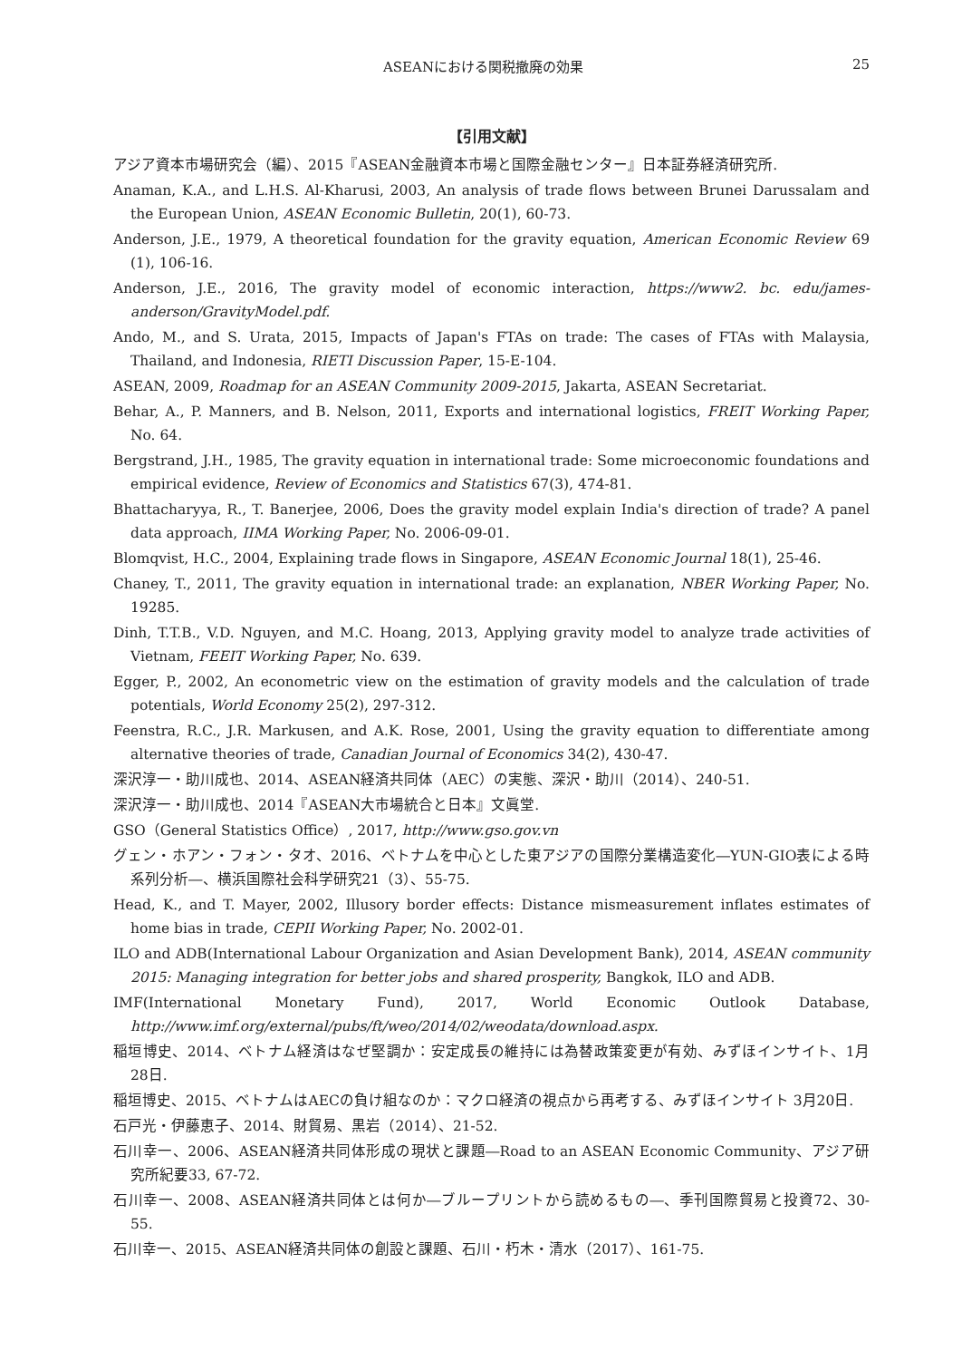ASEANにおける関税撤廃の効果 25
【引用文献】
アジア資本市場研究会（編）、2015『ASEAN金融資本市場と国際金融センター』日本証券経済研究所.
Anaman, K.A., and L.H.S. Al-Kharusi, 2003, An analysis of trade flows between Brunei Darussalam and the European Union, ASEAN Economic Bulletin, 20(1), 60-73.
Anderson, J.E., 1979, A theoretical foundation for the gravity equation, American Economic Review 69 (1), 106-16.
Anderson, J.E., 2016, The gravity model of economic interaction, https://www2. bc. edu/james-anderson/GravityModel.pdf.
Ando, M., and S. Urata, 2015, Impacts of Japan's FTAs on trade: The cases of FTAs with Malaysia, Thailand, and Indonesia, RIETI Discussion Paper, 15-E-104.
ASEAN, 2009, Roadmap for an ASEAN Community 2009-2015, Jakarta, ASEAN Secretariat.
Behar, A., P. Manners, and B. Nelson, 2011, Exports and international logistics, FREIT Working Paper, No. 64.
Bergstrand, J.H., 1985, The gravity equation in international trade: Some microeconomic foundations and empirical evidence, Review of Economics and Statistics 67(3), 474-81.
Bhattacharyya, R., T. Banerjee, 2006, Does the gravity model explain India's direction of trade? A panel data approach, IIMA Working Paper, No. 2006-09-01.
Blomqvist, H.C., 2004, Explaining trade flows in Singapore, ASEAN Economic Journal 18(1), 25-46.
Chaney, T., 2011, The gravity equation in international trade: an explanation, NBER Working Paper, No. 19285.
Dinh, T.T.B., V.D. Nguyen, and M.C. Hoang, 2013, Applying gravity model to analyze trade activities of Vietnam, FEEIT Working Paper, No. 639.
Egger, P., 2002, An econometric view on the estimation of gravity models and the calculation of trade potentials, World Economy 25(2), 297-312.
Feenstra, R.C., J.R. Markusen, and A.K. Rose, 2001, Using the gravity equation to differentiate among alternative theories of trade, Canadian Journal of Economics 34(2), 430-47.
深沢淳一・助川成也、2014、ASEAN経済共同体（AEC）の実態、深沢・助川（2014）、240-51.
深沢淳一・助川成也、2014『ASEAN大市場統合と日本』文眞堂.
GSO（General Statistics Office）, 2017, http://www.gso.gov.vn
グェン・ホアン・フォン・タオ、2016、ベトナムを中心とした東アジアの国際分業構造変化―YUN-GIO表による時系列分析―、横浜国際社会科学研究21（3）、55-75.
Head, K., and T. Mayer, 2002, Illusory border effects: Distance mismeasurement inflates estimates of home bias in trade, CEPII Working Paper, No. 2002-01.
ILO and ADB(International Labour Organization and Asian Development Bank), 2014, ASEAN community 2015: Managing integration for better jobs and shared prosperity, Bangkok, ILO and ADB.
IMF(International Monetary Fund), 2017, World Economic Outlook Database, http://www.imf.org/external/pubs/ft/weo/2014/02/weodata/download.aspx.
稲垣博史、2014、ベトナム経済はなぜ堅調か：安定成長の維持には為替政策変更が有効、みずほインサイト、1月28日.
稲垣博史、2015、ベトナムはAECの負け組なのか：マクロ経済の視点から再考する、みずほインサイト 3月20日.
石戸光・伊藤恵子、2014、財貿易、黒岩（2014）、21-52.
石川幸一、2006、ASEAN経済共同体形成の現状と課題―Road to an ASEAN Economic Community、アジア研究所紀要33, 67-72.
石川幸一、2008、ASEAN経済共同体とは何か―ブループリントから読めるもの―、季刊国際貿易と投資72、30-55.
石川幸一、2015、ASEAN経済共同体の創設と課題、石川・朽木・清水（2017）、161-75.